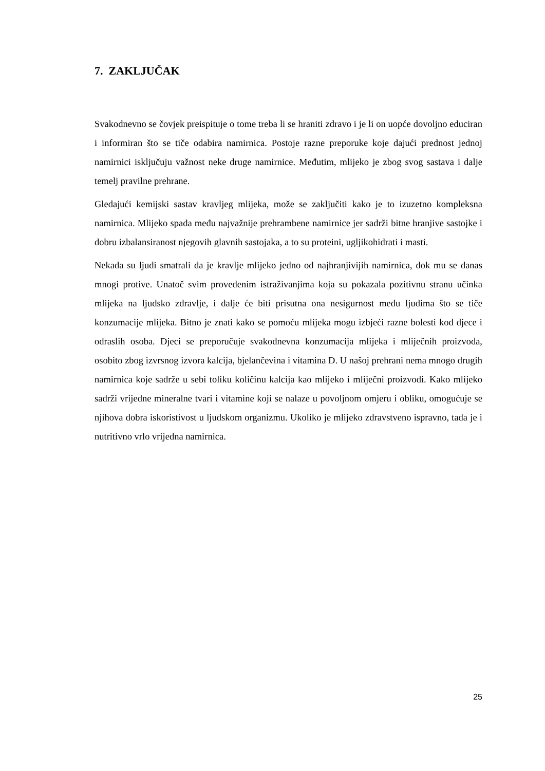7. ZAKLJUČAK
Svakodnevno se čovjek preispituje o tome treba li se hraniti zdravo i je li on uopće dovoljno educiran i informiran što se tiče odabira namirnica. Postoje razne preporuke koje dajući prednost jednoj namirnici isključuju važnost neke druge namirnice. Međutim, mlijeko je zbog svog sastava i dalje temelj pravilne prehrane.
Gledajući kemijski sastav kravljeg mlijeka, može se zaključiti kako je to izuzetno kompleksna namirnica. Mlijeko spada među najvažnije prehrambene namirnice jer sadrži bitne hranjive sastojke i dobru izbalansiranost njegovih glavnih sastojaka, a to su proteini, ugljikohidrati i masti.
Nekada su ljudi smatrali da je kravlje mlijeko jedno od najhranjivijih namirnica, dok mu se danas mnogi protive. Unatoč svim provedenim istraživanjima koja su pokazala pozitivnu stranu učinka mlijeka na ljudsko zdravlje, i dalje će biti prisutna ona nesigurnost među ljudima što se tiče konzumacije mlijeka. Bitno je znati kako se pomoću mlijeka mogu izbjeći razne bolesti kod djece i odraslih osoba. Djeci se preporučuje svakodnevna konzumacija mlijeka i mliječnih proizvoda, osobito zbog izvrsnog izvora kalcija, bjelančevina i vitamina D. U našoj prehrani nema mnogo drugih namirnica koje sadrže u sebi toliku količinu kalcija kao mlijeko i mliječni proizvodi. Kako mlijeko sadrži vrijedne mineralne tvari i vitamine koji se nalaze u povoljnom omjeru i obliku, omogućuje se njihova dobra iskoristivost u ljudskom organizmu. Ukoliko je mlijeko zdravstveno ispravno, tada je i nutritivno vrlo vrijedna namirnica.
25